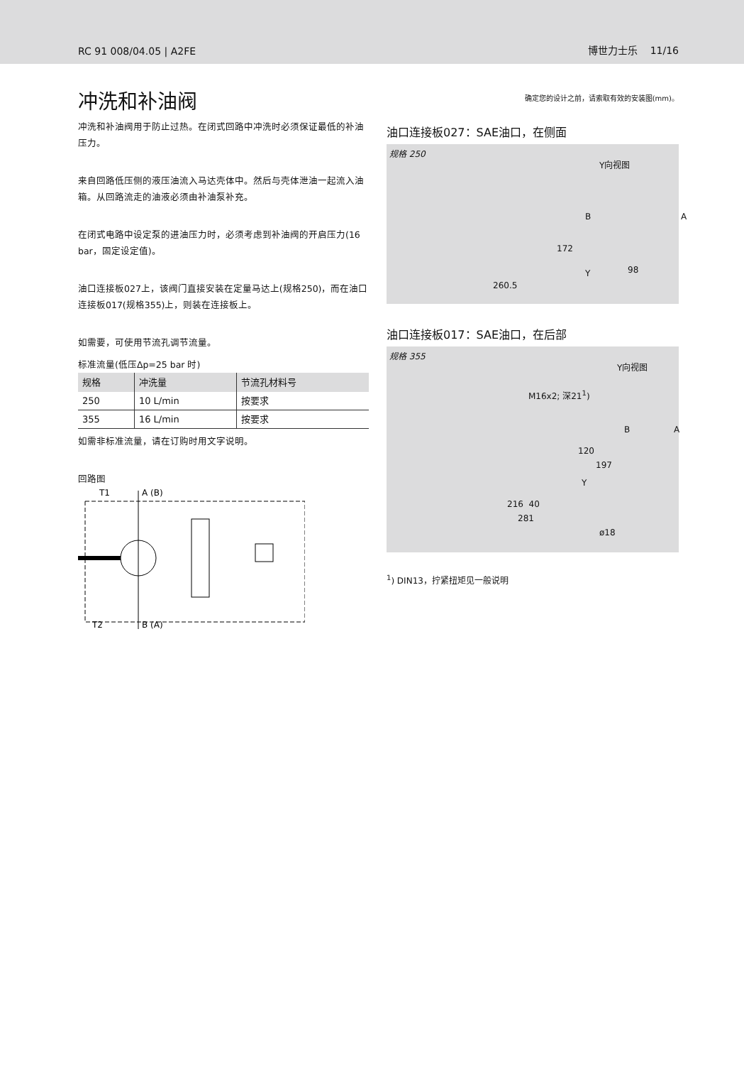RC 91 008/04.05 | A2FE 博世力士乐 11/16
冲洗和补油阀
冲洗和补油阀用于防止过热。在闭式回路中冲洗时必须保证最低的补油压力。
来自回路低压侧的液压油流入马达壳体中。然后与壳体泄油一起流入油箱。从回路流走的油液必须由补油泵补充。
在闭式电路中设定泵的进油压力时，必须考虑到补油阀的开启压力(16 bar，固定设定值)。
油口连接板027上，该阀门直接安装在定量马达上(规格250)，而在油口连接板017(规格355)上，则装在连接板上。
如需要，可使用节流孔调节流量。
标准流量(低压Δp=25 bar 时)
| 规格 | 冲洗量 | 节流孔材料号 |
| --- | --- | --- |
| 250 | 10 L/min | 按要求 |
| 355 | 16 L/min | 按要求 |
如需非标准流量，请在订购时用文字说明。
回路图
A (B)
B (A)
T1
T2
确定您的设计之前，请索取有效的安装图(mm)。
油口连接板027：SAE油口，在侧面
规格 250
Y向视图
B A
172
Y 98
260.5
油口连接板017：SAE油口，在后部
规格 355
Y向视图
M16x2; 深21<sup>1</sup>)
B A
120
197
Y
216 40
281
ø18
<sup>1</sup>) DIN13，拧紧扭矩见一般说明